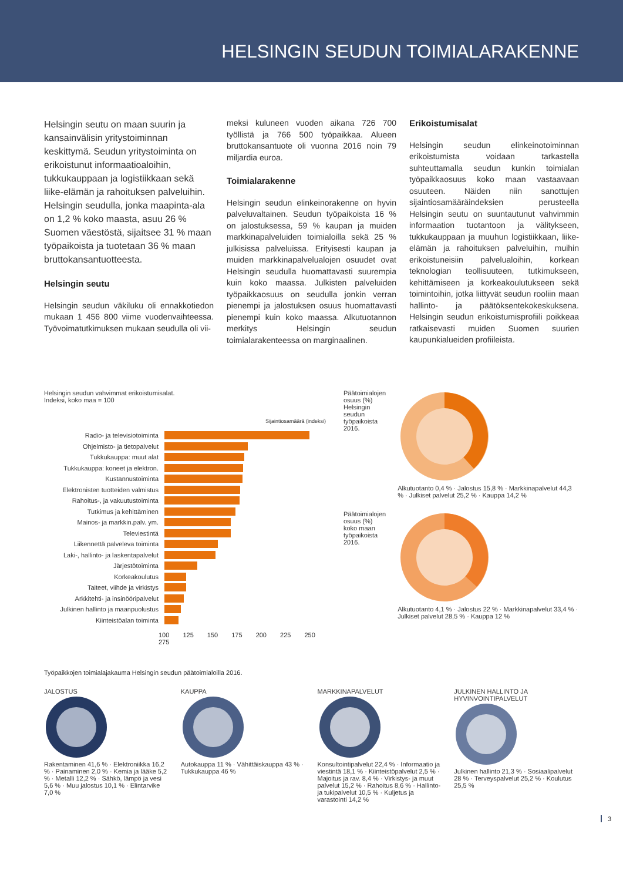HELSINGIN SEUDUN TOIMIALARAKENNE
Helsingin seutu on maan suurin ja kansainvälisin yritystoiminnan keskittymä. Seudun yritystoiminta on erikoistunut informaatioaloihin, tukkukauppaan ja logistiikkaan sekä liike-elämän ja rahoituksen palveluihin. Helsingin seudulla, jonka maapinta-ala on 1,2 % koko maasta, asuu 26 % Suomen väestöstä, sijaitsee 31 % maan työpaikoista ja tuotetaan 36 % maan bruttokansantuotteesta.
Helsingin seutu
Helsingin seudun väkiluku oli ennakkotiedon mukaan 1 456 800 viime vuodenvaihteessa. Työvoimatutkimuksen mukaan seudulla oli vii-
meksi kuluneen vuoden aikana 726 700 työllistä ja 766 500 työpaikkaa. Alueen bruttokansantuote oli vuonna 2016 noin 79 miljardia euroa.
Toimialarakenne
Helsingin seudun elinkeinorakenne on hyvin palveluvaltainen. Seudun työpaikoista 16 % on jalostuksessa, 59 % kaupan ja muiden markkinapalveluiden toimialoilla sekä 25 % julkisissa palveluissa. Erityisesti kaupan ja muiden markkinapalvelualojen osuudet ovat Helsingin seudulla huomattavasti suurempia kuin koko maassa. Julkisten palveluiden työpaikkaosuus on seudulla jonkin verran pienempi ja jalostuksen osuus huomattavasti pienempi kuin koko maassa. Alkutuotannon merkitys Helsingin seudun toimialarakenteessa on marginaalinen.
Erikoistumisalat
Helsingin seudun elinkeinotoiminnan erikoistumista voidaan tarkastella suhteuttamalla seudun kunkin toimialan työpaikkaosuus koko maan vastaavaan osuuteen. Näiden niin sanottujen sijaintiosamääräindeksien perusteella Helsingin seutu on suuntautunut vahvimmin informaation tuotantoon ja välitykseen, tukkukauppaan ja muuhun logistiikkaan, liike-elämän ja rahoituksen palveluihin, muihin erikoistuneisiin palvelualoihin, korkean teknologian teollisuuteen, tutkimukseen, kehittämiseen ja korkeakoulutukseen sekä toimintoihin, jotka liittyvät seudun rooliin maan hallinto- ja päätöksentekokeskuksena. Helsingin seudun erikoistumisprofiili poikkeaa ratkaisevasti muiden Suomen suurien kaupunkialueiden profiileista.
Helsingin seudun vahvimmat erikoistumisalat.
Indeksi, koko maa = 100
Sijaintiosamäärä (indeksi)
Radio- ja televisiotoiminta
Ohjelmisto- ja tietopalvelut
Tukkukauppa: muut alat
Tukkukauppa: koneet ja elektron.
Kustannustoiminta
Elektronisten tuotteiden valmistus
Rahoitus-, ja vakuutustoiminta
Tutkimus ja kehittäminen
Mainos- ja markkin.palv. ym.
Televiestintä
Liikennettä palveleva toiminta
Laki-, hallinto- ja laskentapalvelut
Järjestötoiminta
Korkeakoulutus
Taiteet, viihde ja virkistys
Arkkitehti- ja insinööripalvelut
Julkinen hallinto ja maanpuolustus
Kiinteistöalan toiminta
100 125 150 175 200 225 250 275
Päätoimialojen osuus (%) Helsingin seudun työpaikoista 2016.
Alkutuotanto 0,4 % · Jalostus 15,8 % · Markkinapalvelut 44,3 % · Julkiset palvelut 25,2 % · Kauppa 14,2 %
Päätoimialojen osuus (%) koko maan työpaikoista 2016.
Alkutuotanto 4,1 % · Jalostus 22 % · Markkinapalvelut 33,4 % · Julkiset palvelut 28,5 % · Kauppa 12 %
Työpaikkojen toimialajakauma Helsingin seudun päätoimialoilla 2016.
JALOSTUS
Rakentaminen 41,6 % · Elektroniikka 16,2 % · Painaminen 2,0 % · Kemia ja lääke 5,2 % · Metalli 12,2 % · Sähkö, lämpö ja vesi 5,6 % · Muu jalostus 10,1 % · Elintarvike 7,0 %
KAUPPA
Autokauppa 11 % · Vähittäiskauppa 43 % · Tukkukauppa 46 %
MARKKINAPALVELUT
Konsultointipalvelut 22,4 % · Informaatio ja viestintä 18,1 % · Kiinteistöpalvelut 2,5 % · Majoitus ja rav. 8,4 % · Virkistys- ja muut palvelut 15,2 % · Rahoitus 8,6 % · Hallinto- ja tukipalvelut 10,5 % · Kuljetus ja varastointi 14,2 %
JULKINEN HALLINTO JA HYVINVOINTIPALVELUT
Julkinen hallinto 21,3 % · Sosiaalipalvelut 28 % · Terveyspalvelut 25,2 % · Koulutus 25,5 %
3